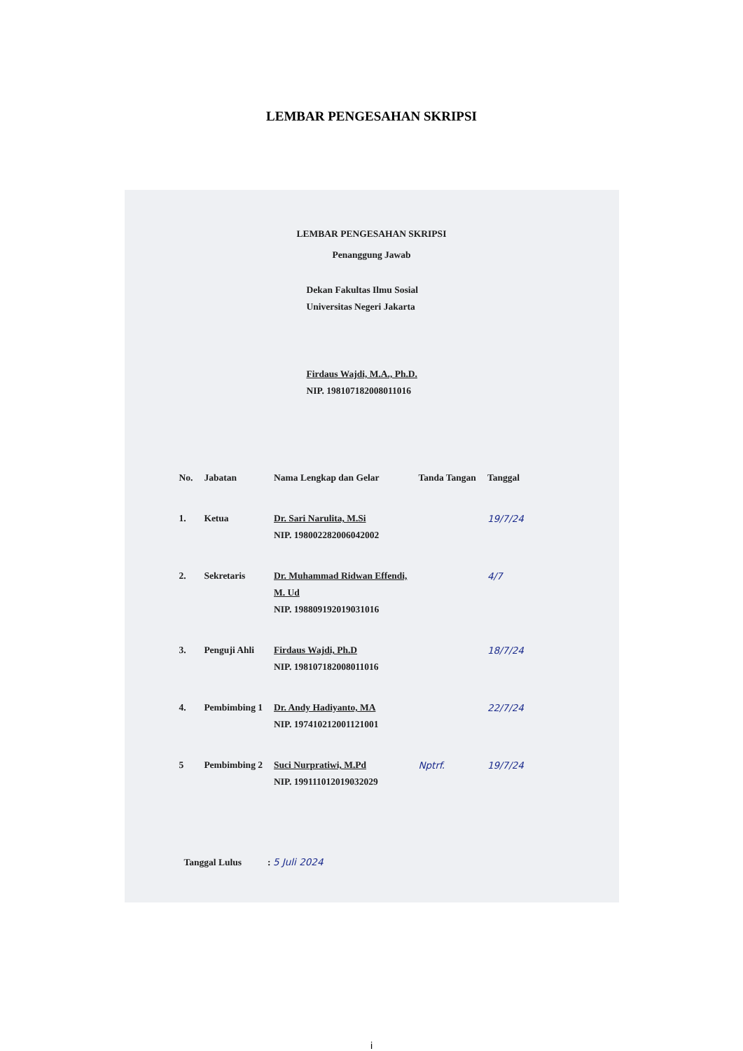LEMBAR PENGESAHAN SKRIPSI
LEMBAR PENGESAHAN SKRIPSI
Penanggung Jawab
Dekan Fakultas Ilmu Sosial
Universitas Negeri Jakarta
Firdaus Wajdi, M.A., Ph.D.
NIP. 198107182008011016
| No. | Jabatan | Nama Lengkap dan Gelar | Tanda Tangan | Tanggal |
| --- | --- | --- | --- | --- |
| 1. | Ketua | Dr. Sari Narulita, M.Si NIP. 198002282006042002 | | 19/7/24 |
| 2. | Sekretaris | Dr. Muhammad Ridwan Effendi, M. Ud NIP. 198809192019031016 | | 4/7 |
| 3. | Penguji Ahli | Firdaus Wajdi, Ph.D NIP. 198107182008011016 | | 18/7/24 |
| 4. | Pembimbing 1 | Dr. Andy Hadiyanto, MA NIP. 197410212001121001 | | 22/7/24 |
| 5 | Pembimbing 2 | Suci Nurpratiwi, M.Pd NIP. 199111012019032029 | Nptrf. | 19/7/24 |
Tanggal Lulus : 5 Juli 2024
i